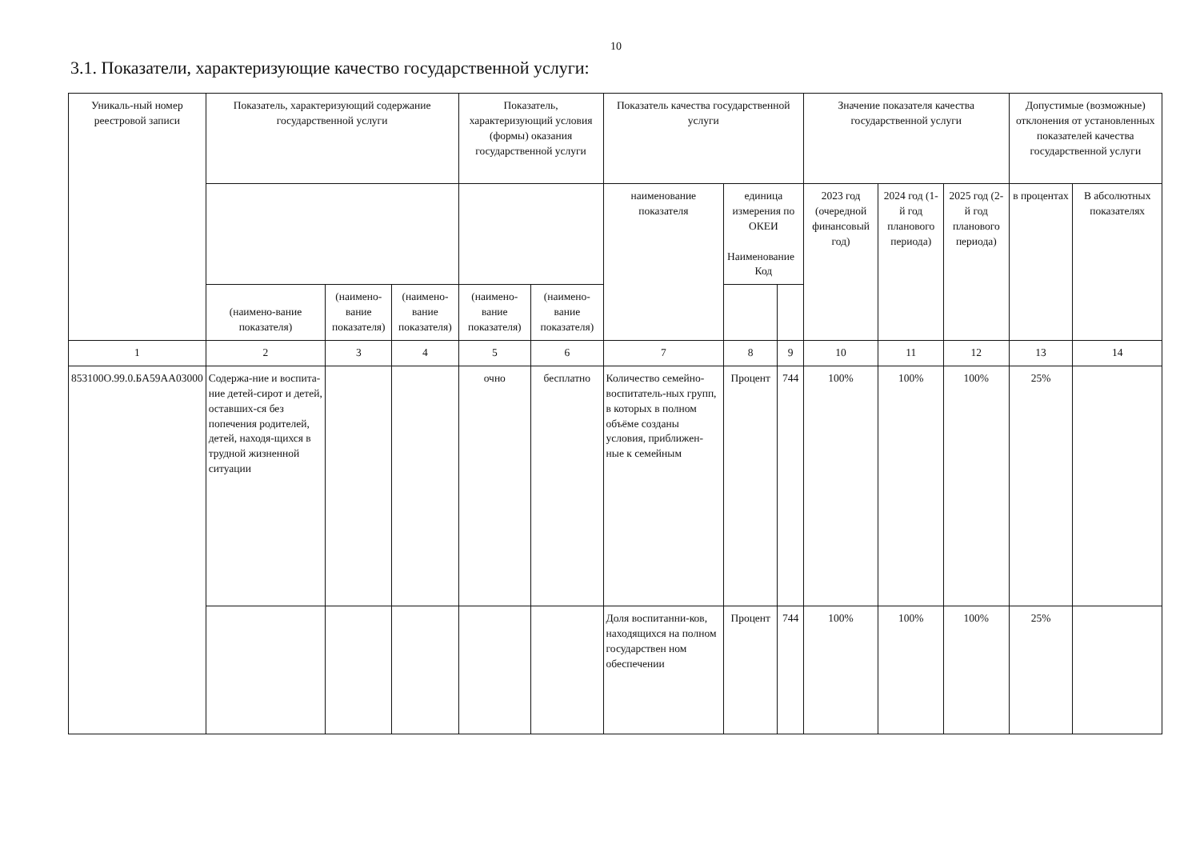10
3.1. Показатели, характеризующие качество государственной услуги:
| Уникаль-ный номер реестровой записи | Показатель, характеризующий содержание государственной услуги | | | Показатель, характеризующий условия (формы) оказания государственной услуги | | Показатель качества государственной услуги | | | Значение показателя качества государственной услуги | | | Допустимые (возможные) отклонения от установленных показателей качества государственной услуги | |
| --- | --- | --- | --- | --- | --- | --- | --- | --- | --- | --- | --- | --- | --- |
| | | | | | | наименование показателя | единица измерения по ОКЕИ Наименование Код | | 2023 год (очередной финансовый год) | 2024 год (1-й год планового периода) | 2025 год (2-й год планового периода) | в процентах | В абсолютных показателях |
| | (наимено-вание показателя) | (наимено-вание показателя) | (наимено-вание показателя) | (наимено-вание показателя) | (наимено-вание показателя) | | | | | | | | |
| 1 | 2 | 3 | 4 | 5 | 6 | 7 | 8 | 9 | 10 | 11 | 12 | 13 | 14 |
| 853100О.99.0.БА59АА03000 | Содержа-ние и воспита-ние детей-сирот и детей, оставших-ся без попечения родителей, детей, находя-щихся в трудной жизненной ситуации | | | очно | бесплатно | Количество семейно-воспитатель-ных групп, в которых в полном объёме созданы условия, приближен-ные к семейным | Процент | 744 | 100% | 100% | 100% | 25% | |
| | | | | | | Доля воспитанни-ков, находящихся на полном государствен ном обеспечении | Процент | 744 | 100% | 100% | 100% | 25% | |